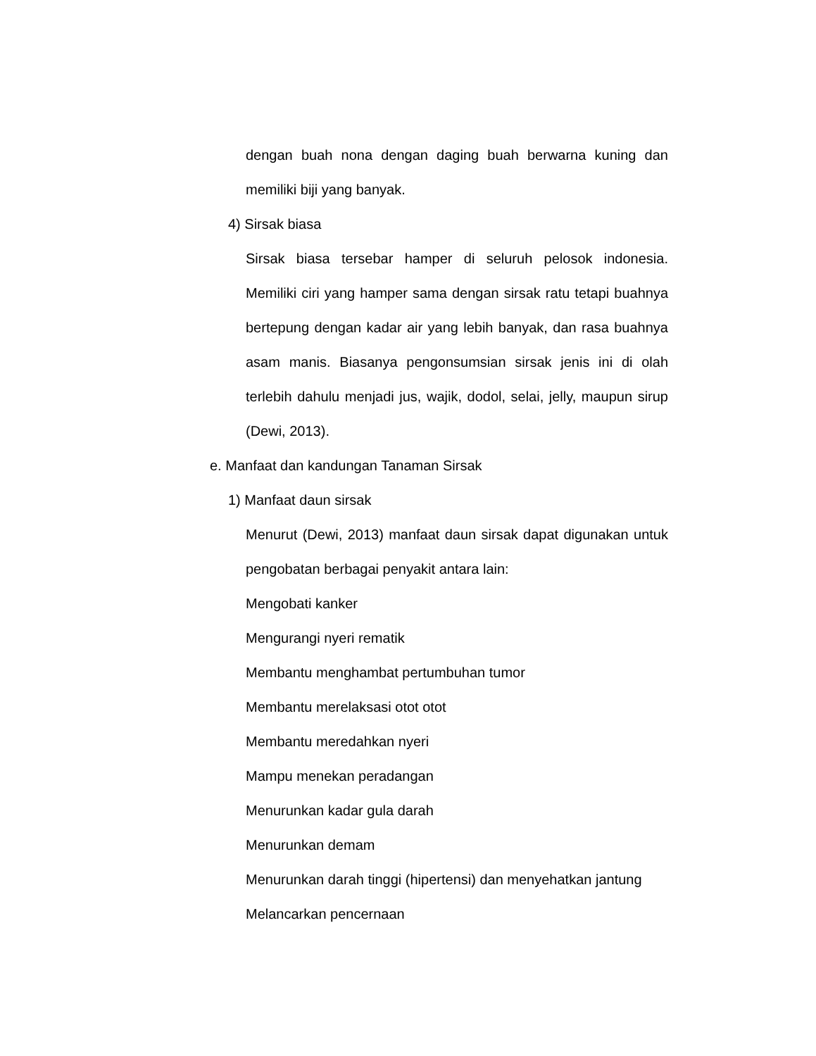dengan buah nona dengan daging buah berwarna kuning dan memiliki biji yang banyak.
4) Sirsak biasa
Sirsak biasa tersebar hamper di seluruh pelosok indonesia. Memiliki ciri yang hamper sama dengan sirsak ratu tetapi buahnya bertepung dengan kadar air yang lebih banyak, dan rasa buahnya asam manis. Biasanya pengonsumsian sirsak jenis ini di olah terlebih dahulu menjadi jus, wajik, dodol, selai, jelly, maupun sirup (Dewi, 2013).
e. Manfaat dan kandungan Tanaman Sirsak
1) Manfaat daun sirsak
Menurut (Dewi, 2013) manfaat daun sirsak dapat digunakan untuk pengobatan berbagai penyakit antara lain:
Mengobati kanker
Mengurangi nyeri rematik
Membantu menghambat pertumbuhan tumor
Membantu merelaksasi otot otot
Membantu meredahkan nyeri
Mampu menekan peradangan
Menurunkan kadar gula darah
Menurunkan demam
Menurunkan darah tinggi (hipertensi) dan menyehatkan jantung
Melancarkan pencernaan